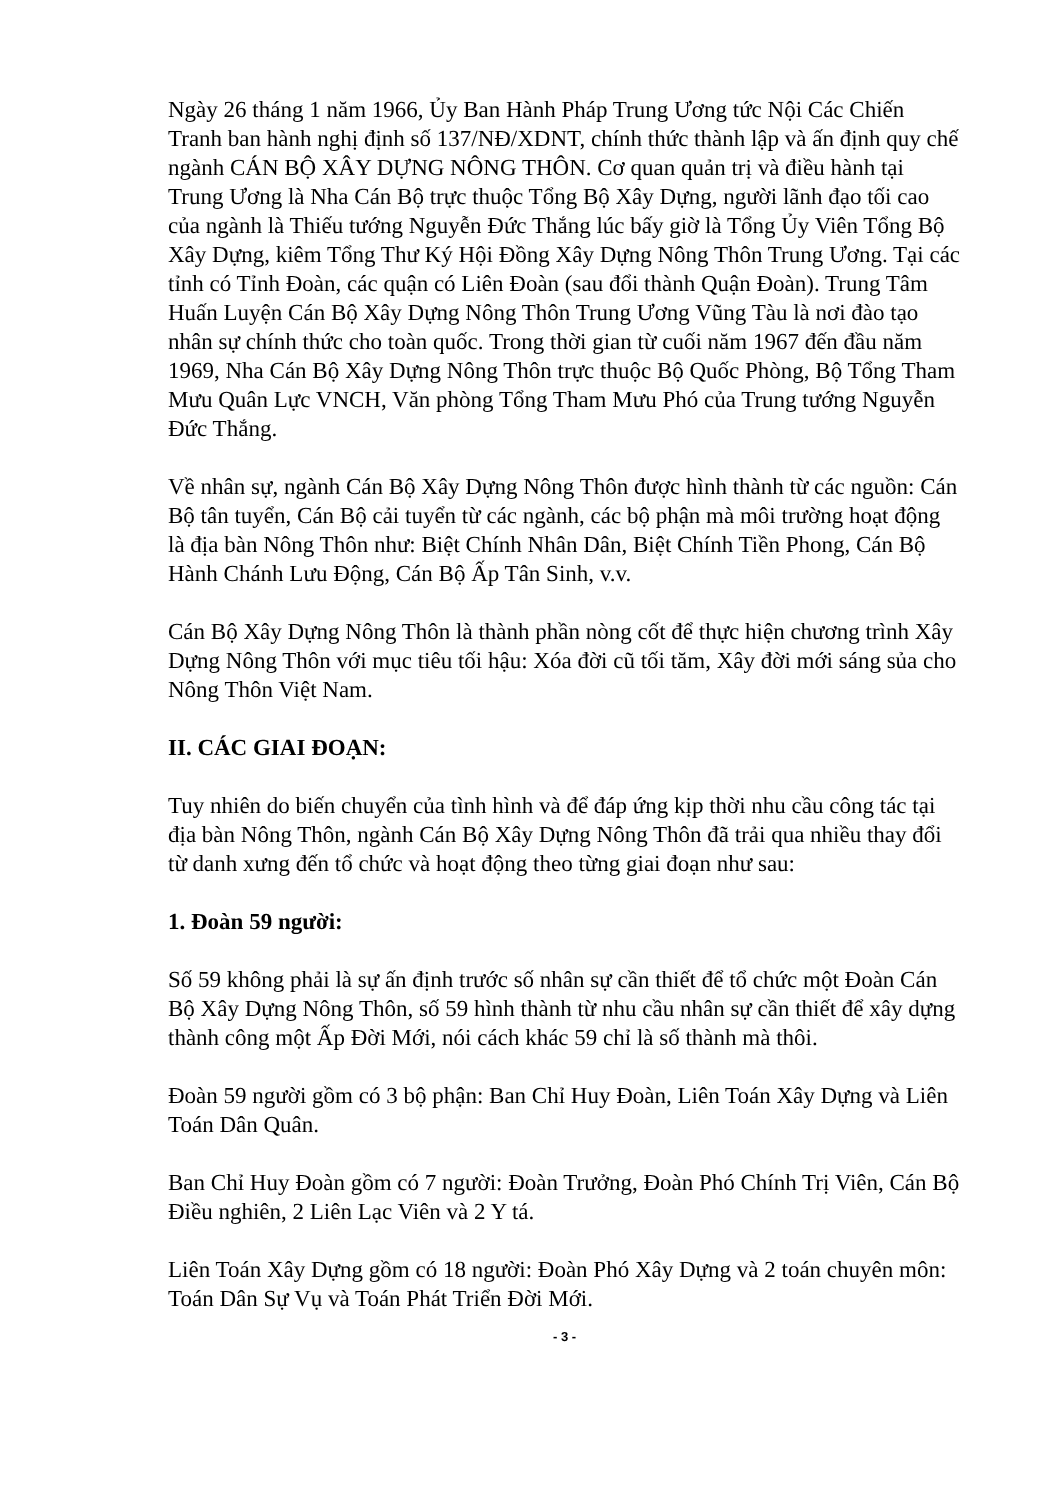Ngày 26 tháng 1 năm 1966, Ủy Ban Hành Pháp Trung Ương tức Nội Các Chiến Tranh ban hành nghị định số 137/NĐ/XDNT, chính thức thành lập và ấn định quy chế ngành CÁN BỘ XÂY DỰNG NÔNG THÔN. Cơ quan quản trị và điều hành tại Trung Ương là Nha Cán Bộ trực thuộc Tổng Bộ Xây Dựng, người lãnh đạo tối cao của ngành là Thiếu tướng Nguyễn Đức Thắng lúc bấy giờ là Tổng Ủy Viên Tổng Bộ Xây Dựng, kiêm Tổng Thư Ký Hội Đồng Xây Dựng Nông Thôn Trung Ương. Tại các tỉnh có Tỉnh Đoàn, các quận có Liên Đoàn (sau đổi thành Quận Đoàn). Trung Tâm Huấn Luyện Cán Bộ Xây Dựng Nông Thôn Trung Ương Vũng Tàu là nơi đào tạo nhân sự chính thức cho toàn quốc. Trong thời gian từ cuối năm 1967 đến đầu năm 1969, Nha Cán Bộ Xây Dựng Nông Thôn trực thuộc Bộ Quốc Phòng, Bộ Tổng Tham Mưu Quân Lực VNCH, Văn phòng Tổng Tham Mưu Phó của Trung tướng Nguyễn Đức Thắng.
Về nhân sự, ngành Cán Bộ Xây Dựng Nông Thôn được hình thành từ các nguồn: Cán Bộ tân tuyển, Cán Bộ cải tuyển từ các ngành, các bộ phận mà môi trường hoạt động là địa bàn Nông Thôn như: Biệt Chính Nhân Dân, Biệt Chính Tiền Phong, Cán Bộ Hành Chánh Lưu Động, Cán Bộ Ấp Tân Sinh, v.v.
Cán Bộ Xây Dựng Nông Thôn là thành phần nòng cốt để thực hiện chương trình Xây Dựng Nông Thôn với mục tiêu tối hậu: Xóa đời cũ tối tăm, Xây đời mới sáng sủa cho Nông Thôn Việt Nam.
II. CÁC GIAI ĐOẠN:
Tuy nhiên do biến chuyển của tình hình và để đáp ứng kịp thời nhu cầu công tác tại địa bàn Nông Thôn, ngành Cán Bộ Xây Dựng Nông Thôn đã trải qua nhiều thay đổi từ danh xưng đến tổ chức và hoạt động theo từng giai đoạn như sau:
1. Đoàn 59 người:
Số 59 không phải là sự ấn định trước số nhân sự cần thiết để tổ chức một Đoàn Cán Bộ Xây Dựng Nông Thôn, số 59 hình thành từ nhu cầu nhân sự cần thiết để xây dựng thành công một Ấp Đời Mới, nói cách khác 59 chỉ là số thành mà thôi.
Đoàn 59 người gồm có 3 bộ phận: Ban Chỉ Huy Đoàn, Liên Toán Xây Dựng và Liên Toán Dân Quân.
Ban Chỉ Huy Đoàn gồm có 7 người: Đoàn Trưởng, Đoàn Phó Chính Trị Viên, Cán Bộ Điều nghiên, 2 Liên Lạc Viên và 2 Y tá.
Liên Toán Xây Dựng gồm có 18 người: Đoàn Phó Xây Dựng và 2 toán chuyên môn: Toán Dân Sự Vụ và Toán Phát Triển Đời Mới.
- 3 -